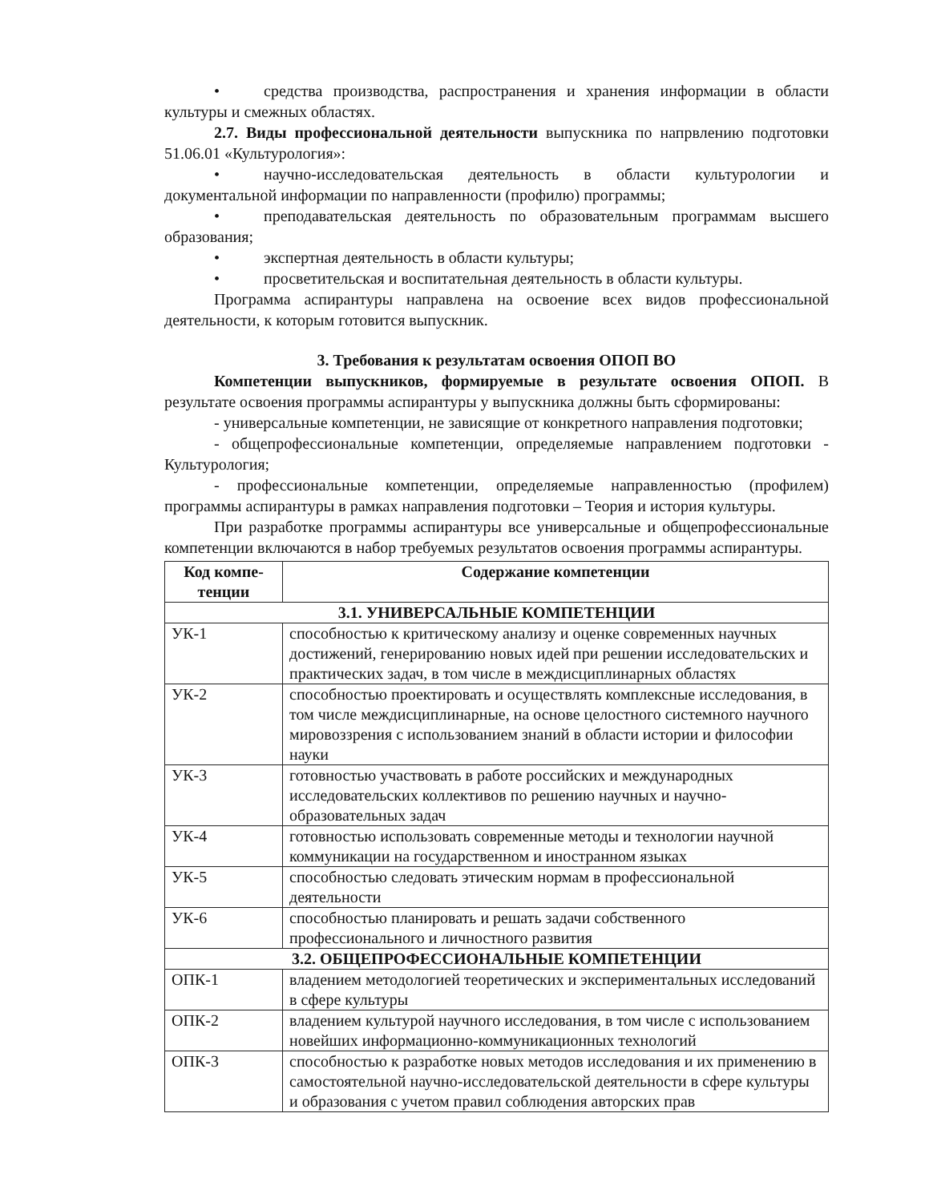• средства производства, распространения и хранения информации в области культуры и смежных областях.
2.7. Виды профессиональной деятельности выпускника по напрвлению подготовки 51.06.01 «Культурология»:
• научно-исследовательская деятельность в области культурологии и документальной информации по направленности (профилю) программы;
• преподавательская деятельность по образовательным программам высшего образования;
• экспертная деятельность в области культуры;
• просветительская и воспитательная деятельность в области культуры.
Программа аспирантуры направлена на освоение всех видов профессиональной деятельности, к которым готовится выпускник.
3. Требования к результатам освоения ОПОП ВО
Компетенции выпускников, формируемые в результате освоения ОПОП. В результате освоения программы аспирантуры у выпускника должны быть сформированы:
- универсальные компетенции, не зависящие от конкретного направления подготовки;
- общепрофессиональные компетенции, определяемые направлением подготовки - Культурология;
- профессиональные компетенции, определяемые направленностью (профилем) программы аспирантуры в рамках направления подготовки – Теория и история культуры.
При разработке программы аспирантуры все универсальные и общепрофессиональные компетенции включаются в набор требуемых результатов освоения программы аспирантуры.
| Код компе- тенции | Содержание компетенции |
| --- | --- |
| 3.1. УНИВЕРСАЛЬНЫЕ КОМПЕТЕНЦИИ | |
| УК-1 | способностью к критическому анализу и оценке современных научных достижений, генерированию новых идей при решении исследовательских и практических задач, в том числе в междисциплинарных областях |
| УК-2 | способностью проектировать и осуществлять комплексные исследования, в том числе междисциплинарные, на основе целостного системного научного мировоззрения с использованием знаний в области истории и философии науки |
| УК-3 | готовностью участвовать в работе российских и международных исследовательских коллективов по решению научных и научно-образовательных задач |
| УК-4 | готовностью использовать современные методы и технологии научной коммуникации на государственном и иностранном языках |
| УК-5 | способностью следовать этическим нормам в профессиональной деятельности |
| УК-6 | способностью планировать и решать задачи собственного профессионального и личностного развития |
| 3.2. ОБЩЕПРОФЕССИОНАЛЬНЫЕ КОМПЕТЕНЦИИ | |
| ОПК-1 | владением методологией теоретических и экспериментальных исследований в сфере культуры |
| ОПК-2 | владением культурой научного исследования, в том числе с использованием новейших информационно-коммуникационных технологий |
| ОПК-3 | способностью к разработке новых методов исследования и их применению в самостоятельной научно-исследовательской деятельности в сфере культуры и образования с учетом правил соблюдения авторских прав |